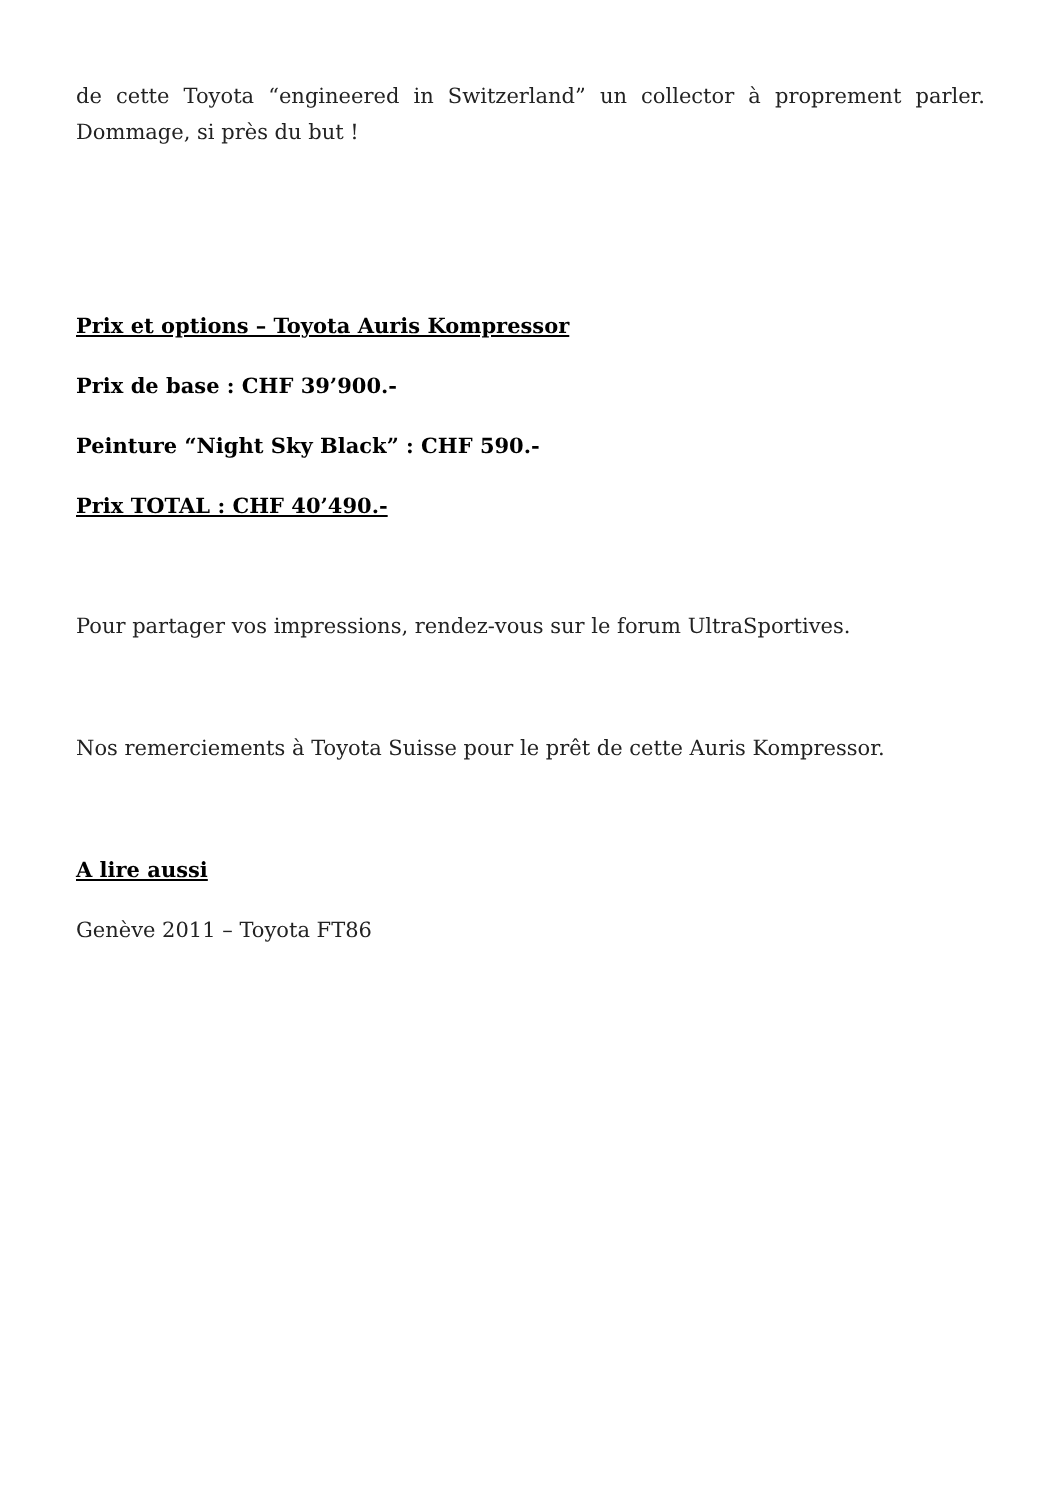de cette Toyota “engineered in Switzerland” un collector à proprement parler. Dommage, si près du but !
Prix et options – Toyota Auris Kompressor
Prix de base : CHF 39’900.-
Peinture “Night Sky Black” : CHF 590.-
Prix TOTAL : CHF 40’490.-
Pour partager vos impressions, rendez-vous sur le forum UltraSportives.
Nos remerciements à Toyota Suisse pour le prêt de cette Auris Kompressor.
A lire aussi
Genève 2011 – Toyota FT86